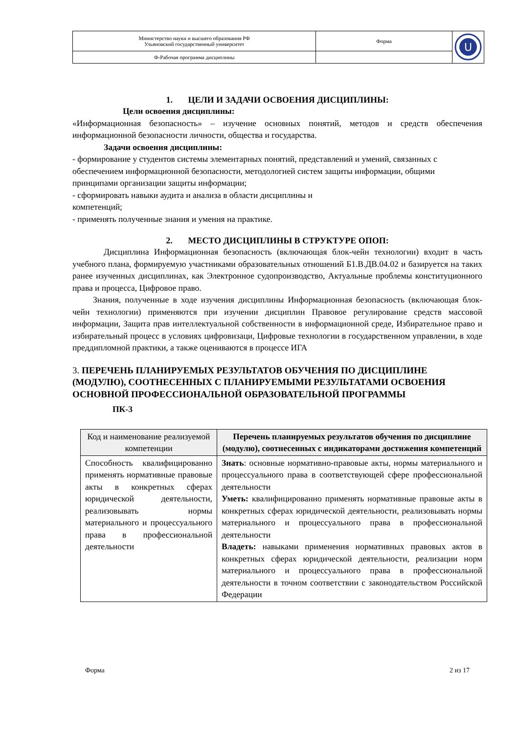| Министерство науки и высшего образования РФ Ульяновский государственный университет | Форма | U |
| Ф-Рабочая программа дисциплины | | |
1. ЦЕЛИ И ЗАДАЧИ ОСВОЕНИЯ ДИСЦИПЛИНЫ:
Цели освоения дисциплины:
«Информационная безопасность» – изучение основных понятий, методов и средств обеспечения информационной безопасности личности, общества и государства.
Задачи освоения дисциплины:
- формирование у студентов системы элементарных понятий, представлений и умений, связанных с обеспечением информационной безопасности, методологией систем защиты информации, общими принципами организации защиты информации;
- сформировать навыки аудита и анализа в области дисциплины и
компетенций;
- применять полученные знания и умения на практике.
2. МЕСТО ДИСЦИПЛИНЫ В СТРУКТУРЕ ОПОП:
Дисциплина Информационная безопасность (включающая блок-чейн технологии) входит в часть учебного плана, формируемую участниками образовательных отношений Б1.В.ДВ.04.02 и базируется на таких ранее изученных дисциплинах, как Электронное судопроизводство, Актуальные проблемы конституционного права и процесса, Цифровое право.
Знания, полученные в ходе изучения дисциплины Информационная безопасность (включающая блок-чейн технологии) применяются при изучении дисциплин Правовое регулирование средств массовой информации, Защита прав интеллектуальной собственности в информационной среде, Избирательное право и избирательный процесс в условиях цифровизаци, Цифровые технологии в государственном управлении, в ходе преддипломной практики, а также оцениваются в процессе ИГА
3. ПЕРЕЧЕНЬ ПЛАНИРУЕМЫХ РЕЗУЛЬТАТОВ ОБУЧЕНИЯ ПО ДИСЦИПЛИНЕ (МОДУЛЮ), СООТНЕСЕННЫХ С ПЛАНИРУЕМЫМИ РЕЗУЛЬТАТАМИ ОСВОЕНИЯ ОСНОВНОЙ ПРОФЕССИОНАЛЬНОЙ ОБРАЗОВАТЕЛЬНОЙ ПРОГРАММЫ
ПК-3
| Код и наименование реализуемой компетенции | Перечень планируемых результатов обучения по дисциплине (модулю), соотнесенных с индикаторами достижения компетенций |
| --- | --- |
| Способность квалифицированно применять нормативные правовые акты в конкретных сферах юридической деятельности, реализовывать нормы материального и процессуального права в профессиональной деятельности | Знать : основные нормативно-правовые акты, нормы материального и процессуального права в соответствующей сфере профессиональной деятельности Уметь: квалифицированно применять нормативные правовые акты в конкретных сферах юридической деятельности, реализовывать нормы материального и процессуального права в профессиональной деятельности Владеть: навыками применения нормативных правовых актов в конкретных сферах юридической деятельности, реализации норм материального и процессуального права в профессиональной деятельности в точном соответствии с законодательством Российской Федерации |
Форма 2 из 17